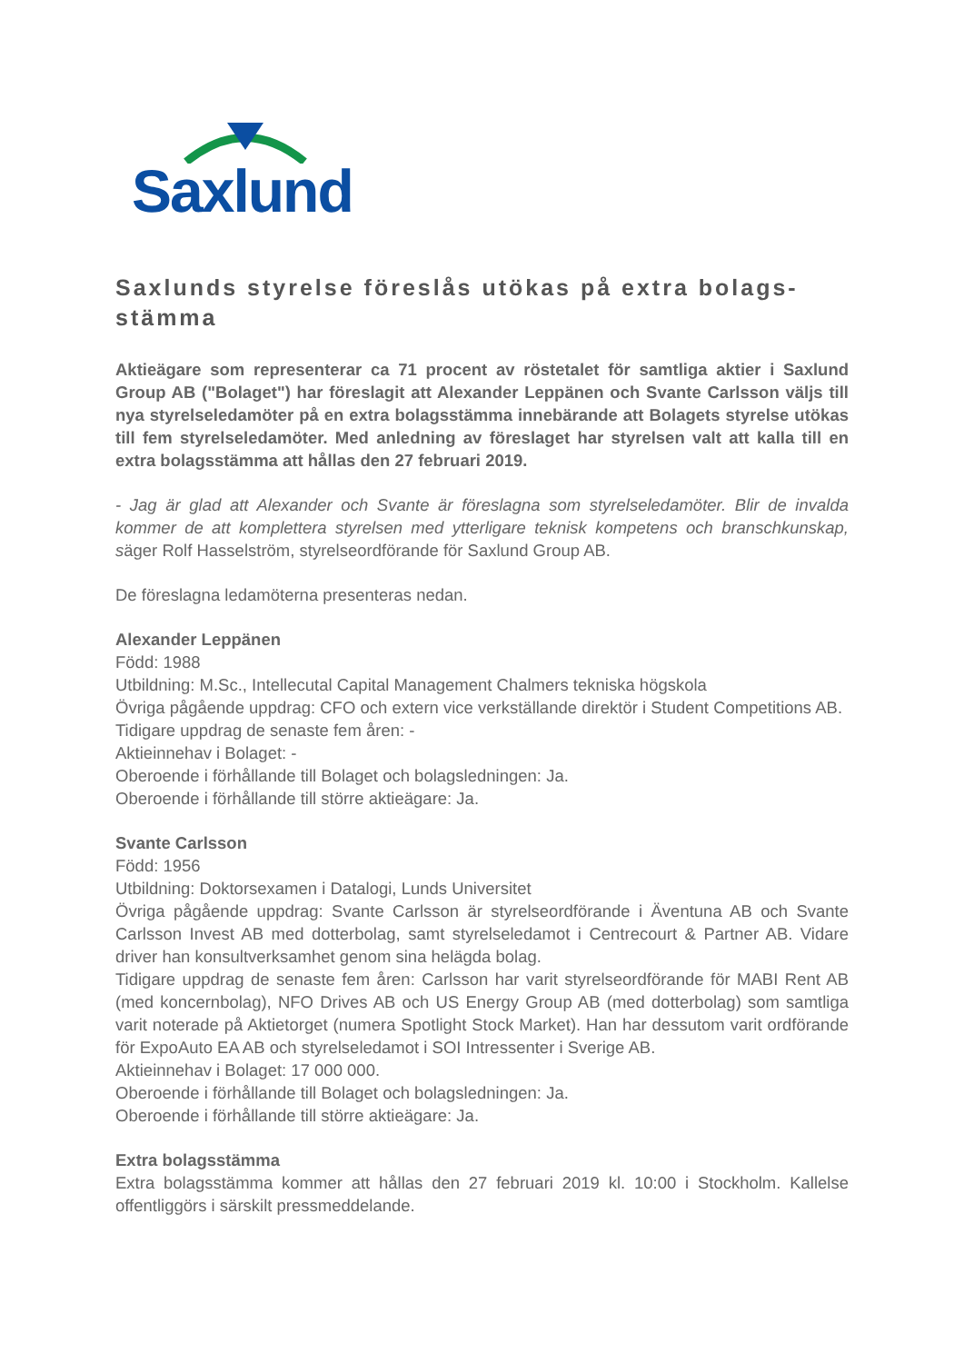Saxlund
Saxlunds styrelse föreslås utökas på extra bolags-stämma
Aktieägare som representerar ca 71 procent av röstetalet för samtliga aktier i Saxlund Group AB ("Bolaget") har föreslagit att Alexander Leppänen och Svante Carlsson väljs till nya styrelseledamöter på en extra bolagsstämma innebärande att Bolagets styrelse utökas till fem styrelseledamöter. Med anledning av föreslaget har styrelsen valt att kalla till en extra bolagsstämma att hållas den 27 februari 2019.
- Jag är glad att Alexander och Svante är föreslagna som styrelseledamöter. Blir de invalda kommer de att komplettera styrelsen med ytterligare teknisk kompetens och branschkunskap, säger Rolf Hasselström, styrelseordförande för Saxlund Group AB.
De föreslagna ledamöterna presenteras nedan.
Alexander Leppänen
Född: 1988
Utbildning: M.Sc., Intellecutal Capital Management Chalmers tekniska högskola
Övriga pågående uppdrag: CFO och extern vice verkställande direktör i Student Competitions AB.
Tidigare uppdrag de senaste fem åren: -
Aktieinnehav i Bolaget: -
Oberoende i förhållande till Bolaget och bolagsledningen: Ja.
Oberoende i förhållande till större aktieägare: Ja.
Svante Carlsson
Född: 1956
Utbildning: Doktorsexamen i Datalogi, Lunds Universitet
Övriga pågående uppdrag: Svante Carlsson är styrelseordförande i Äventuna AB och Svante Carlsson Invest AB med dotterbolag, samt styrelseledamot i Centrecourt & Partner AB. Vidare driver han konsultverksamhet genom sina helägda bolag.
Tidigare uppdrag de senaste fem åren: Carlsson har varit styrelseordförande för MABI Rent AB (med koncernbolag), NFO Drives AB och US Energy Group AB (med dotterbolag) som samtliga varit noterade på Aktietorget (numera Spotlight Stock Market). Han har dessutom varit ordförande för ExpoAuto EA AB och styrelseledamot i SOI Intressenter i Sverige AB.
Aktieinnehav i Bolaget: 17 000 000.
Oberoende i förhållande till Bolaget och bolagsledningen: Ja.
Oberoende i förhållande till större aktieägare: Ja.
Extra bolagsstämma
Extra bolagsstämma kommer att hållas den 27 februari 2019 kl. 10:00 i Stockholm. Kallelse offentliggörs i särskilt pressmeddelande.